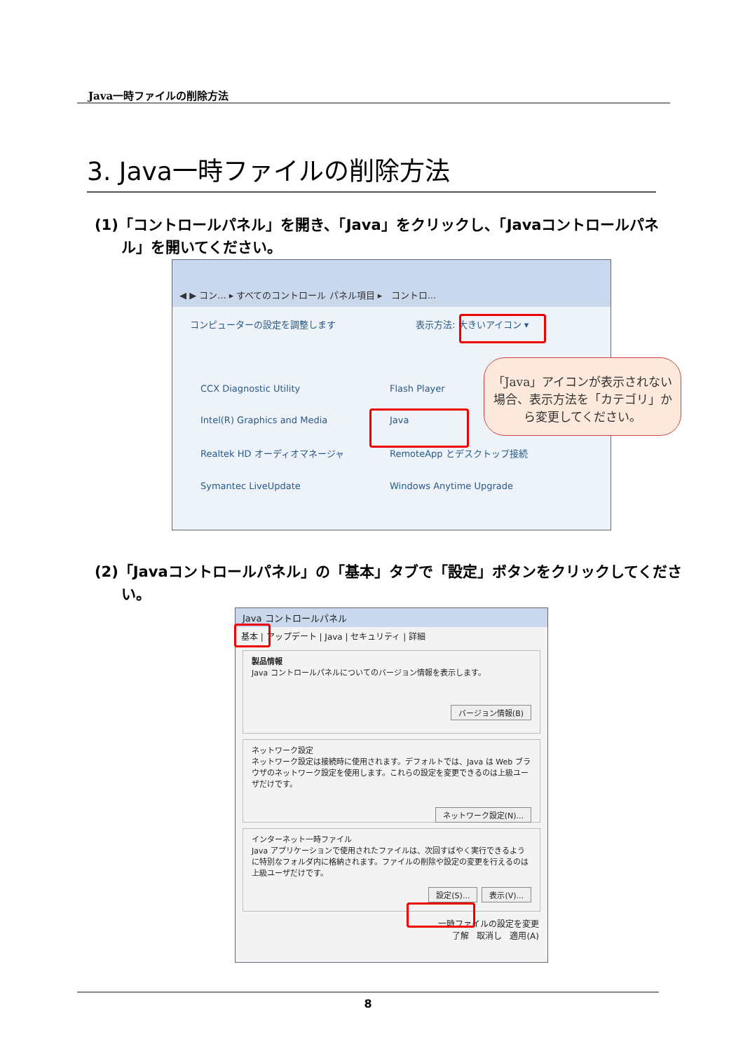Java一時ファイルの削除方法
3. Java一時ファイルの削除方法
(1)「コントロールパネル」を開き、「Java」をクリックし、「Javaコントロールパネル」を開いてください。
◀ ▶ コン... ▸ すべてのコントロール パネル項目 ▸ コントロ...
コンピューターの設定を調整します 表示方法: 大きいアイコン ▾
CCX Diagnostic Utility
Flash Player
Intel(R) Graphics and Media
Java
Realtek HD オーディオマネージャ
RemoteApp とデスクトップ接続
Symantec LiveUpdate
Windows Anytime Upgrade
「Java」アイコンが表示されない
場合、表示方法を「カテゴリ」から変更してください。
(2)「Javaコントロールパネル」の「基本」タブで「設定」ボタンをクリックしてください。
Java コントロールパネル
基本 | アップデート | Java | セキュリティ | 詳細
製品情報
Java コントロールパネルについてのバージョン情報を表示します。
バージョン情報(B)
ネットワーク設定
ネットワーク設定は接続時に使用されます。デフォルトでは、Java は Web ブラウザのネットワーク設定を使用します。これらの設定を変更できるのは上級ユーザだけです。
ネットワーク設定(N)...
インターネット一時ファイル
Java アプリケーションで使用されたファイルは、次回すばやく実行できるように特別なフォルダ内に格納されます。ファイルの削除や設定の変更を行えるのは上級ユーザだけです。
表示(V)... 設定(S)...
一時ファイルの設定を変更
了解 取消し 適用(A)
8